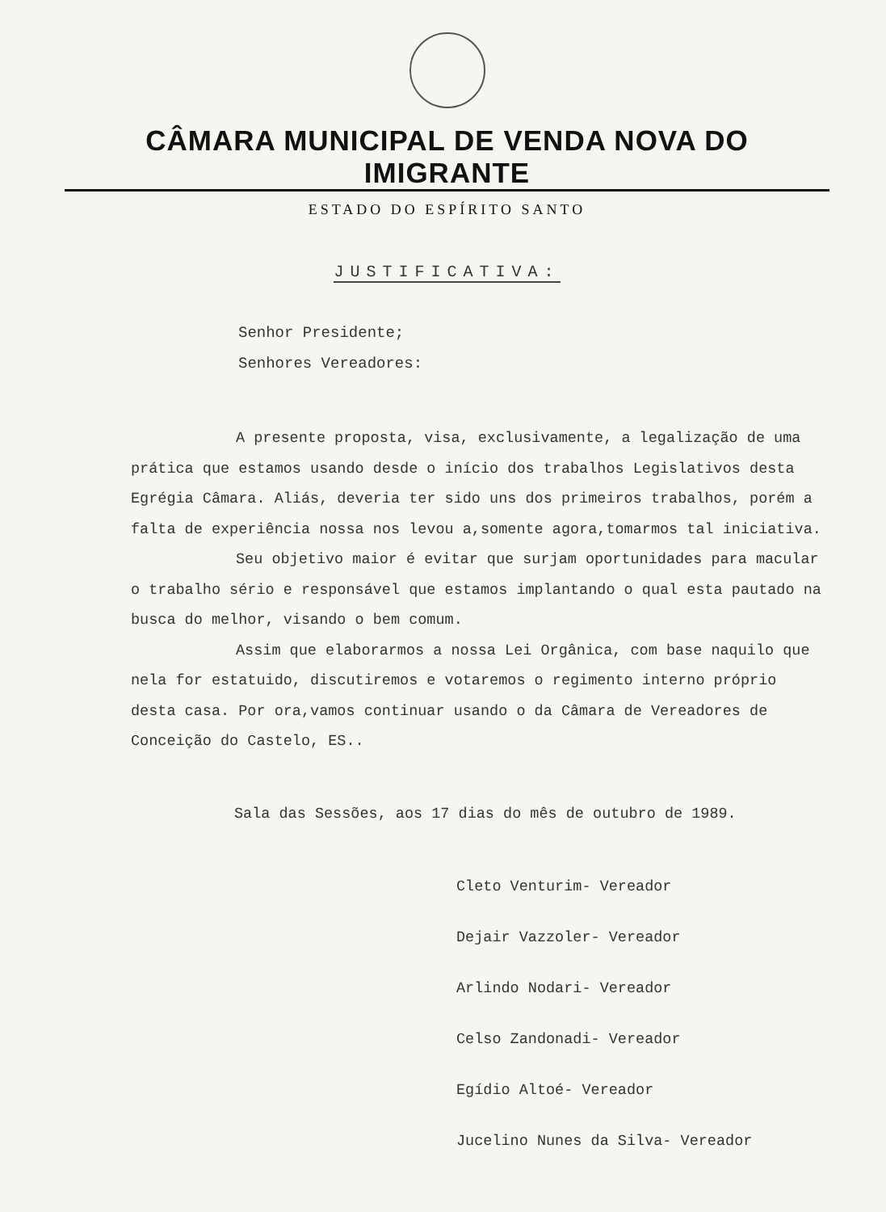CÂMARA MUNICIPAL DE VENDA NOVA DO IMIGRANTE
ESTADO DO ESPÍRITO SANTO
JUSTIFICATIVA:
Senhor Presidente;
Senhores Vereadores:
A presente proposta, visa, exclusivamente, a legalização de uma prática que estamos usando desde o início dos trabalhos Legislativos desta Egrégia Câmara. Aliás, deveria ter sido uns dos primeiros trabalhos, porém a falta de experiência nossa nos levou a,somente agora,tomarmos tal iniciativa.
Seu objetivo maior é evitar que surjam oportunidades para macular o trabalho sério e responsável que estamos implantando o qual esta pautado na busca do melhor, visando o bem comum.
Assim que elaborarmos a nossa Lei Orgânica, com base naquilo que nela for estatuido, discutiremos e votaremos o regimento interno próprio desta casa. Por ora,vamos continuar usando o da Câmara de Vereadores de Conceição do Castelo, ES..
Sala das Sessões, aos 17 dias do mês de outubro de 1989.
Cleto Venturim- Vereador
Dejair Vazzoler- Vereador
Arlindo Nodari- Vereador
Celso Zandonadi- Vereador
Egídio Altoé- Vereador
Jucelino Nunes da Silva- Vereador